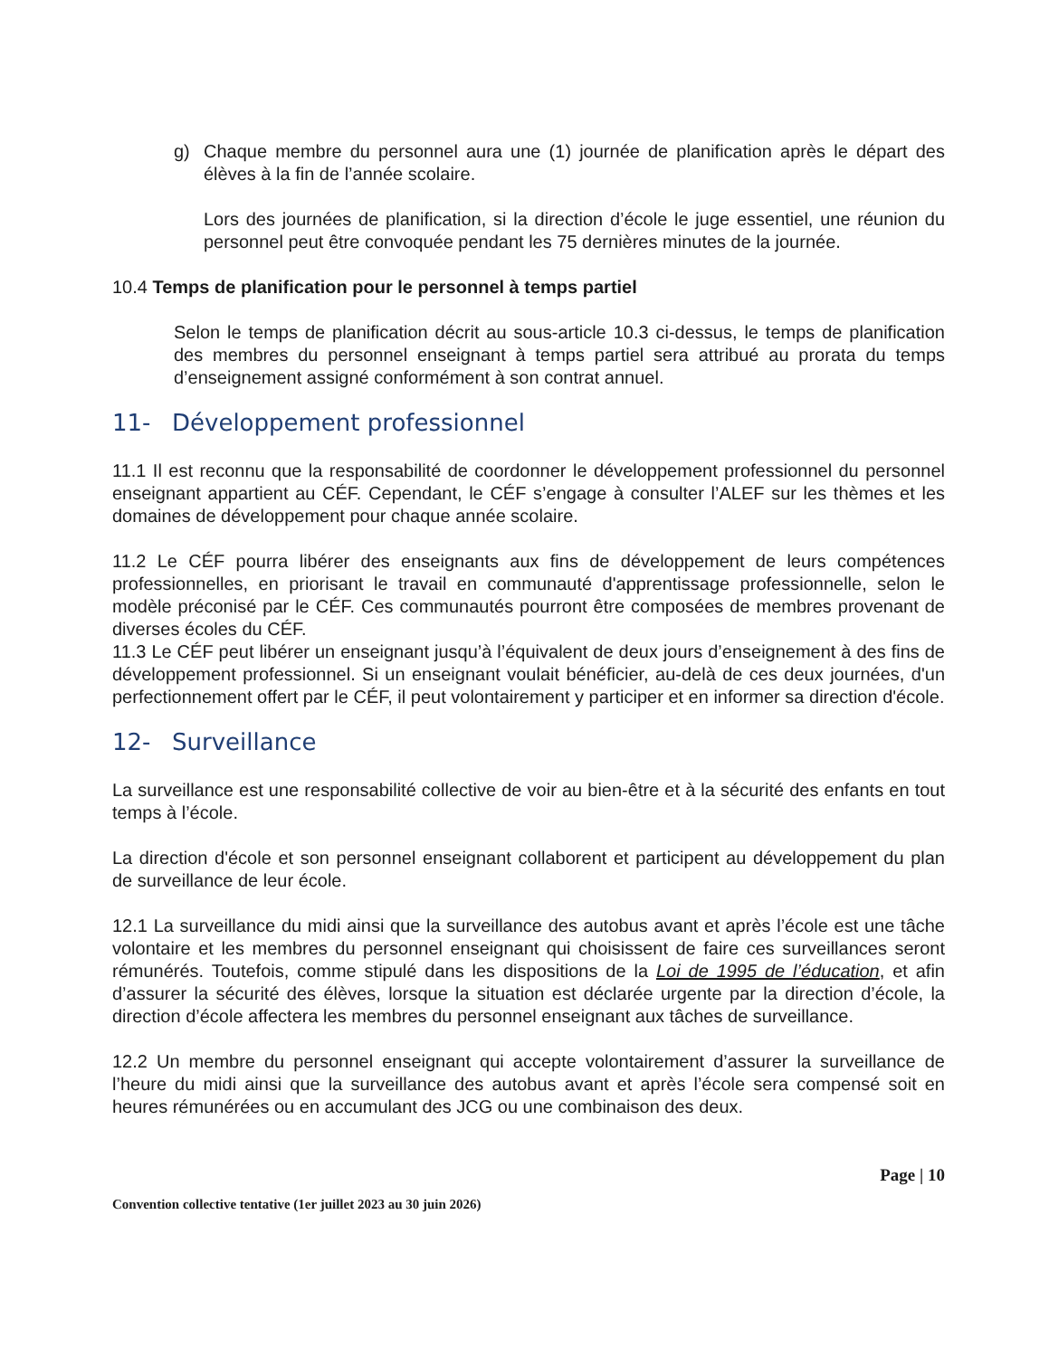g) Chaque membre du personnel aura une (1) journée de planification après le départ des élèves à la fin de l’année scolaire.
Lors des journées de planification, si la direction d’école le juge essentiel, une réunion du personnel peut être convoquée pendant les 75 dernières minutes de la journée.
10.4 Temps de planification pour le personnel à temps partiel
Selon le temps de planification décrit au sous-article 10.3 ci-dessus, le temps de planification des membres du personnel enseignant à temps partiel sera attribué au prorata du temps d’enseignement assigné conformément à son contrat annuel.
11- Développement professionnel
11.1 Il est reconnu que la responsabilité de coordonner le développement professionnel du personnel enseignant appartient au CÉF. Cependant, le CÉF s’engage à consulter l’ALEF sur les thèmes et les domaines de développement pour chaque année scolaire.
11.2 Le CÉF pourra libérer des enseignants aux fins de développement de leurs compétences professionnelles, en priorisant le travail en communauté d'apprentissage professionnelle, selon le modèle préconisé par le CÉF. Ces communautés pourront être composées de membres provenant de diverses écoles du CÉF.
11.3 Le CÉF peut libérer un enseignant jusqu’à l’équivalent de deux jours d’enseignement à des fins de développement professionnel. Si un enseignant voulait bénéficier, au-delà de ces deux journées, d'un perfectionnement offert par le CÉF, il peut volontairement y participer et en informer sa direction d'école.
12- Surveillance
La surveillance est une responsabilité collective de voir au bien-être et à la sécurité des enfants en tout temps à l’école.
La direction d'école et son personnel enseignant collaborent et participent au développement du plan de surveillance de leur école.
12.1 La surveillance du midi ainsi que la surveillance des autobus avant et après l’école est une tâche volontaire et les membres du personnel enseignant qui choisissent de faire ces surveillances seront rémunérés. Toutefois, comme stipulé dans les dispositions de la Loi de 1995 de l’éducation, et afin d’assurer la sécurité des élèves, lorsque la situation est déclarée urgente par la direction d’école, la direction d’école affectera les membres du personnel enseignant aux tâches de surveillance.
12.2 Un membre du personnel enseignant qui accepte volontairement d’assurer la surveillance de l’heure du midi ainsi que la surveillance des autobus avant et après l’école sera compensé soit en heures rémunérées ou en accumulant des JCG ou une combinaison des deux.
Page | 10
Convention collective tentative (1er juillet 2023 au 30 juin 2026)